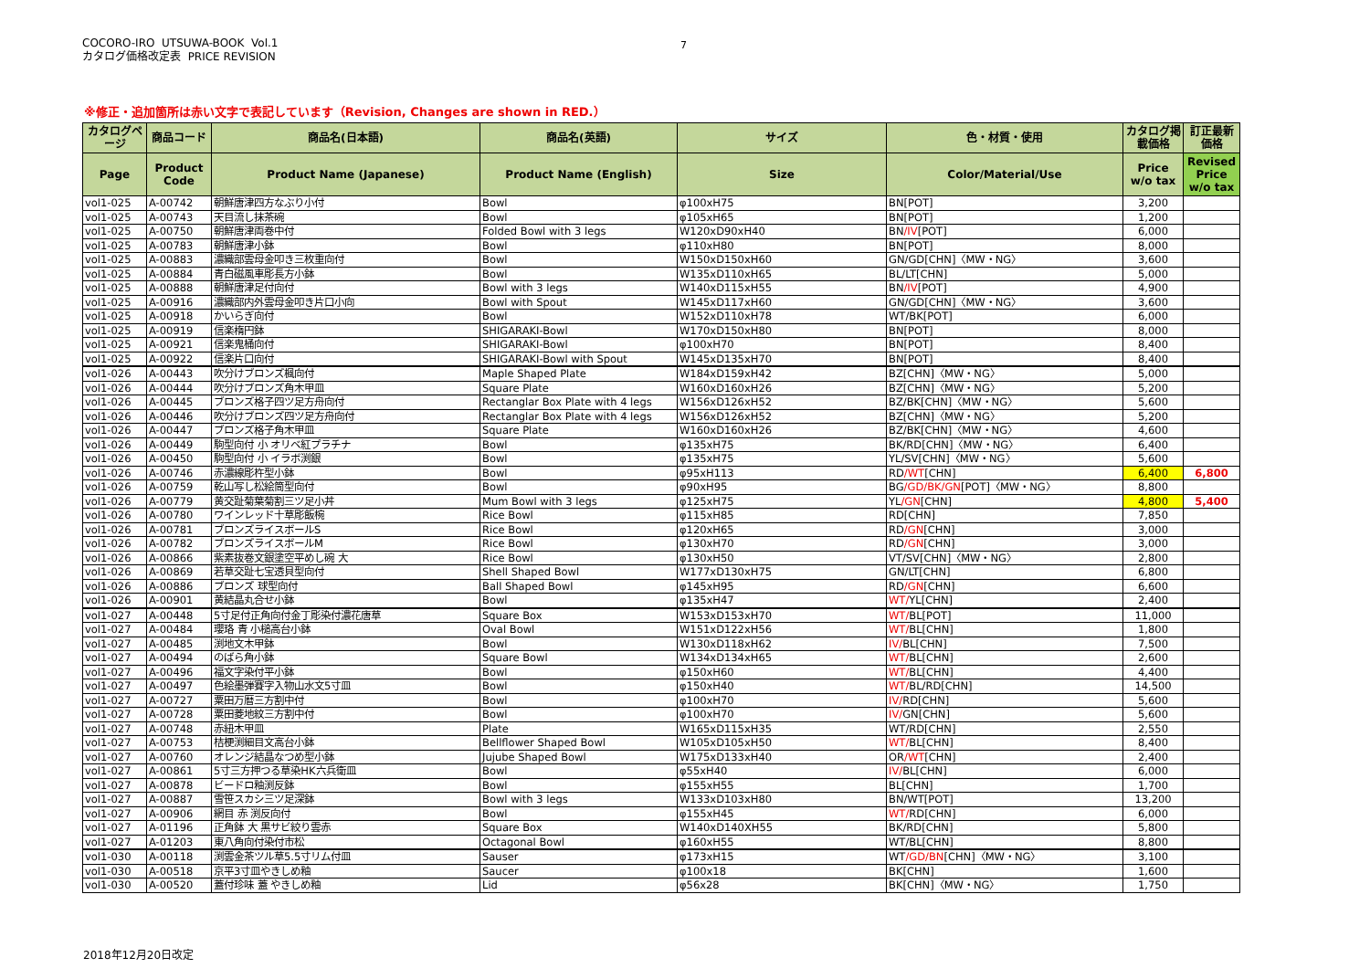COCORO-IRO UTSUWA-BOOK Vol.1
カタログ価格改定表 PRICE REVISION
7
※修正・追加箇所は赤い文字で表記しています（Revision, Changes are shown in RED.）
| カタログページ | 商品コード | 商品名(日本語) | 商品名(英語) | サイズ | 色・材質・使用 | カタログ掲載価格 | 訂正最新価格 |
| --- | --- | --- | --- | --- | --- | --- | --- |
| Page | Product Code | Product Name (Japanese) | Product Name (English) | Size | Color/Material/Use | Price w/o tax | Revised Price w/o tax |
| vol1-025 | A-00742 | 朝鮮唐津四方なぶり小付 | Bowl | φ100xH75 | BN[POT] | 3,200 | |
| vol1-025 | A-00743 | 天目流し抹茶碗 | Bowl | φ105xH65 | BN[POT] | 1,200 | |
| vol1-025 | A-00750 | 朝鮮唐津両巻中付 | Folded Bowl with 3 legs | W120xD90xH40 | BN /IV [POT] | 6,000 | |
| vol1-025 | A-00783 | 朝鮮唐津小鉢 | Bowl | φ110xH80 | BN[POT] | 8,000 | |
| vol1-025 | A-00883 | 濃織部雲母金叩き三枚重向付 | Bowl | W150xD150xH60 | GN/GD[CHN]〈MW・NG〉 | 3,600 | |
| vol1-025 | A-00884 | 青白磁風車彫長方小鉢 | Bowl | W135xD110xH65 | BL/LT[CHN] | 5,000 | |
| vol1-025 | A-00888 | 朝鮮唐津足付向付 | Bowl with 3 legs | W140xD115xH55 | BN /IV [POT] | 4,900 | |
| vol1-025 | A-00916 | 濃織部内外雲母金叩き片口小向 | Bowl with Spout | W145xD117xH60 | GN/GD[CHN]〈MW・NG〉 | 3,600 | |
| vol1-025 | A-00918 | かいらぎ向付 | Bowl | W152xD110xH78 | WT/BK[POT] | 6,000 | |
| vol1-025 | A-00919 | 信楽楕円鉢 | SHIGARAKI-Bowl | W170xD150xH80 | BN[POT] | 8,000 | |
| vol1-025 | A-00921 | 信楽鬼桶向付 | SHIGARAKI-Bowl | φ100xH70 | BN[POT] | 8,400 | |
| vol1-025 | A-00922 | 信楽片口向付 | SHIGARAKI-Bowl with Spout | W145xD135xH70 | BN[POT] | 8,400 | |
| vol1-026 | A-00443 | 吹分けブロンズ楓向付 | Maple Shaped Plate | W184xD159xH42 | BZ[CHN]〈MW・NG〉 | 5,000 | |
| vol1-026 | A-00444 | 吹分けブロンズ角木甲皿 | Square Plate | W160xD160xH26 | BZ[CHN]〈MW・NG〉 | 5,200 | |
| vol1-026 | A-00445 | ブロンズ格子四ツ足方舟向付 | Rectanglar Box Plate with 4 legs | W156xD126xH52 | BZ/BK[CHN]〈MW・NG〉 | 5,600 | |
| vol1-026 | A-00446 | 吹分けブロンズ四ツ足方舟向付 | Rectanglar Box Plate with 4 legs | W156xD126xH52 | BZ[CHN]〈MW・NG〉 | 5,200 | |
| vol1-026 | A-00447 | ブロンズ格子角木甲皿 | Square Plate | W160xD160xH26 | BZ/BK[CHN]〈MW・NG〉 | 4,600 | |
| vol1-026 | A-00449 | 駒型向付 小 オリベ紅プラチナ | Bowl | φ135xH75 | BK/RD[CHN]〈MW・NG〉 | 6,400 | |
| vol1-026 | A-00450 | 駒型向付 小 イラボ渕銀 | Bowl | φ135xH75 | YL/SV[CHN]〈MW・NG〉 | 5,600 | |
| vol1-026 | A-00746 | 赤濃線彫杵型小鉢 | Bowl | φ95xH113 | RD /WT [CHN] | 6,400 | 6,800 |
| vol1-026 | A-00759 | 乾山写し松絵筒型向付 | Bowl | φ90xH95 | BG /GD/BK/GN [POT]〈MW・NG〉 | 8,800 | |
| vol1-026 | A-00779 | 黄交趾菊葉菊割三ツ足小丼 | Mum Bowl with 3 legs | φ125xH75 | YL /GN [CHN] | 4,800 | 5,400 |
| vol1-026 | A-00780 | ワインレッド十草彫飯椀 | Rice Bowl | φ115xH85 | RD[CHN] | 7,850 | |
| vol1-026 | A-00781 | ブロンズライスボールS | Rice Bowl | φ120xH65 | RD /GN [CHN] | 3,000 | |
| vol1-026 | A-00782 | ブロンズライスボールM | Rice Bowl | φ130xH70 | RD /GN [CHN] | 3,000 | |
| vol1-026 | A-00866 | 紫素抜巻文銀塗空平めし碗 大 | Rice Bowl | φ130xH50 | VT/SV[CHN]〈MW・NG〉 | 2,800 | |
| vol1-026 | A-00869 | 若草交趾七宝透貝型向付 | Shell Shaped Bowl | W177xD130xH75 | GN/LT[CHN] | 6,800 | |
| vol1-026 | A-00886 | ブロンズ 球型向付 | Ball Shaped Bowl | φ145xH95 | RD /GN [CHN] | 6,600 | |
| vol1-026 | A-00901 | 黄結晶丸合せ小鉢 | Bowl | φ135xH47 | WT/ YL[CHN] | 2,400 | |
| vol1-027 | A-00448 | 5寸足付正角向付金丁彫染付濃花唐草 | Square Box | W153xD153xH70 | WT/ BL[POT] | 11,000 | |
| vol1-027 | A-00484 | 瓔珞 青 小槌高台小鉢 | Oval Bowl | W151xD122xH56 | WT/ BL[CHN] | 1,800 | |
| vol1-027 | A-00485 | 渕地文木甲鉢 | Bowl | W130xD118xH62 | IV/ BL[CHN] | 7,500 | |
| vol1-027 | A-00494 | のばら角小鉢 | Square Bowl | W134xD134xH65 | WT/ BL[CHN] | 2,600 | |
| vol1-027 | A-00496 | 福文字染付平小鉢 | Bowl | φ150xH60 | WT/ BL[CHN] | 4,400 | |
| vol1-027 | A-00497 | 色絵墨弾賽字入物山水文5寸皿 | Bowl | φ150xH40 | WT/ BL/RD[CHN] | 14,500 | |
| vol1-027 | A-00727 | 粟田万暦三方割中付 | Bowl | φ100xH70 | IV/ RD[CHN] | 5,600 | |
| vol1-027 | A-00728 | 粟田菱地紋三方割中付 | Bowl | φ100xH70 | IV/ GN[CHN] | 5,600 | |
| vol1-027 | A-00748 | 赤紐木甲皿 | Plate | W165xD115xH35 | WT/RD[CHN] | 2,550 | |
| vol1-027 | A-00753 | 桔梗渕細目文高台小鉢 | Bellflower Shaped Bowl | W105xD105xH50 | WT/ BL[CHN] | 8,400 | |
| vol1-027 | A-00760 | オレンジ結晶なつめ型小鉢 | Jujube Shaped Bowl | W175xD133xH40 | OR /WT [CHN] | 2,400 | |
| vol1-027 | A-00861 | 5寸三方押つる草染HK六兵衛皿 | Bowl | φ55xH40 | IV/ BL[CHN] | 6,000 | |
| vol1-027 | A-00878 | ビードロ釉渕反鉢 | Bowl | φ155xH55 | BL[CHN] | 1,700 | |
| vol1-027 | A-00887 | 雪笹スカシ三ツ足深鉢 | Bowl with 3 legs | W133xD103xH80 | BN/WT[POT] | 13,200 | |
| vol1-027 | A-00906 | 網目 赤 渕反向付 | Bowl | φ155xH45 | WT/ RD[CHN] | 6,000 | |
| vol1-027 | A-01196 | 正角鉢 大 黒サビ絞り雲赤 | Square Box | W140xD140XH55 | BK/RD[CHN] | 5,800 | |
| vol1-027 | A-01203 | 東八角向付染付市松 | Octagonal Bowl | φ160xH55 | WT/BL[CHN] | 8,800 | |
| vol1-030 | A-00118 | 渕雲金茶ツル草5.5寸リム付皿 | Sauser | φ173xH15 | WT /GD/BN [CHN]〈MW・NG〉 | 3,100 | |
| vol1-030 | A-00518 | 京平3寸皿やきしめ釉 | Saucer | φ100x18 | BK[CHN] | 1,600 | |
| vol1-030 | A-00520 | 蓋付珍味 蓋 やきしめ釉 | Lid | φ56x28 | BK[CHN]〈MW・NG〉 | 1,750 | |
2018年12月20日改定